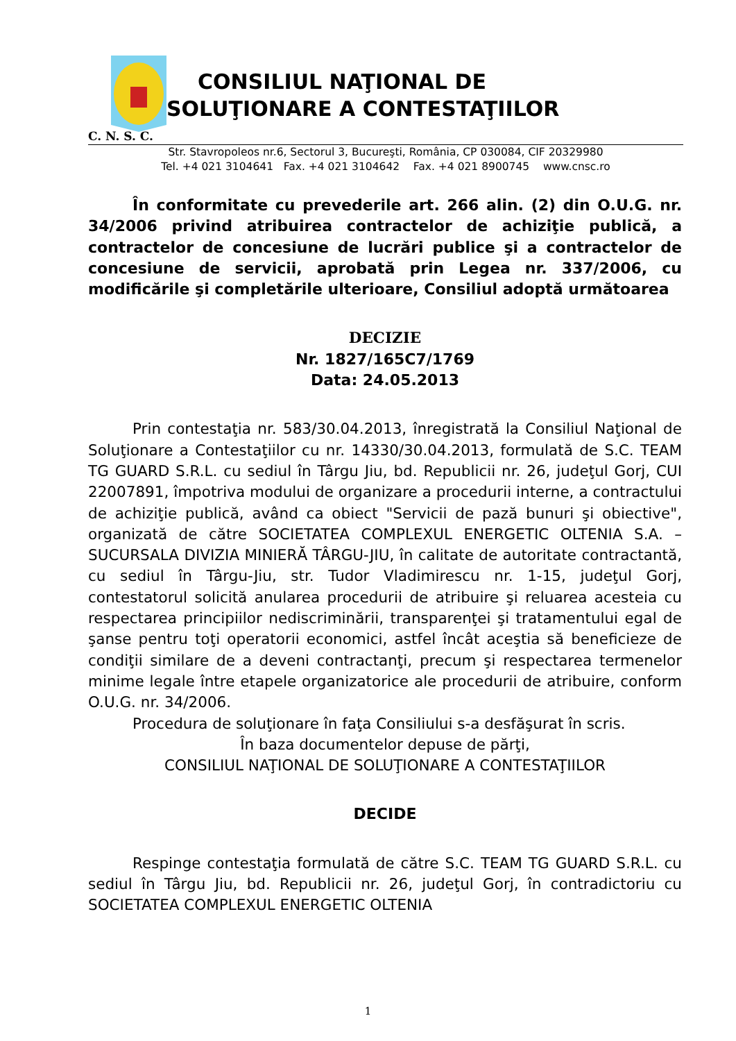CONSILIUL NAŢIONAL DE
SOLUŢIONARE A CONTESTAŢIILOR
C. N. S. C.
Str. Stavropoleos nr.6, Sectorul 3, Bucureşti, România, CP 030084, CIF 20329980
Tel. +4 021 3104641 Fax. +4 021 3104642 Fax. +4 021 8900745 www.cnsc.ro
În conformitate cu prevederile art. 266 alin. (2) din O.U.G. nr. 34/2006 privind atribuirea contractelor de achiziţie publică, a contractelor de concesiune de lucrări publice şi a contractelor de concesiune de servicii, aprobată prin Legea nr. 337/2006, cu modificările şi completările ulterioare, Consiliul adoptă următoarea
DECIZIE
Nr. 1827/165C7/1769
Data: 24.05.2013
Prin contestaţia nr. 583/30.04.2013, înregistrată la Consiliul Naţional de Soluţionare a Contestaţiilor cu nr. 14330/30.04.2013, formulată de S.C. TEAM TG GUARD S.R.L. cu sediul în Târgu Jiu, bd. Republicii nr. 26, judeţul Gorj, CUI 22007891, împotriva modului de organizare a procedurii interne, a contractului de achiziţie publică, având ca obiect "Servicii de pază bunuri şi obiective", organizată de către SOCIETATEA COMPLEXUL ENERGETIC OLTENIA S.A. – SUCURSALA DIVIZIA MINIERĂ TÂRGU-JIU, în calitate de autoritate contractantă, cu sediul în Târgu-Jiu, str. Tudor Vladimirescu nr. 1-15, judeţul Gorj, contestatorul solicită anularea procedurii de atribuire şi reluarea acesteia cu respectarea principiilor nediscriminării, transparenţei şi tratamentului egal de şanse pentru toţi operatorii economici, astfel încât aceştia să beneficieze de condiţii similare de a deveni contractanţi, precum şi respectarea termenelor minime legale între etapele organizatorice ale procedurii de atribuire, conform O.U.G. nr. 34/2006.
Procedura de soluţionare în faţa Consiliului s-a desfăşurat în scris.
În baza documentelor depuse de părţi,
CONSILIUL NAŢIONAL DE SOLUŢIONARE A CONTESTAŢIILOR
DECIDE
Respinge contestaţia formulată de către S.C. TEAM TG GUARD S.R.L. cu sediul în Târgu Jiu, bd. Republicii nr. 26, judeţul Gorj, în contradictoriu cu SOCIETATEA COMPLEXUL ENERGETIC OLTENIA
1